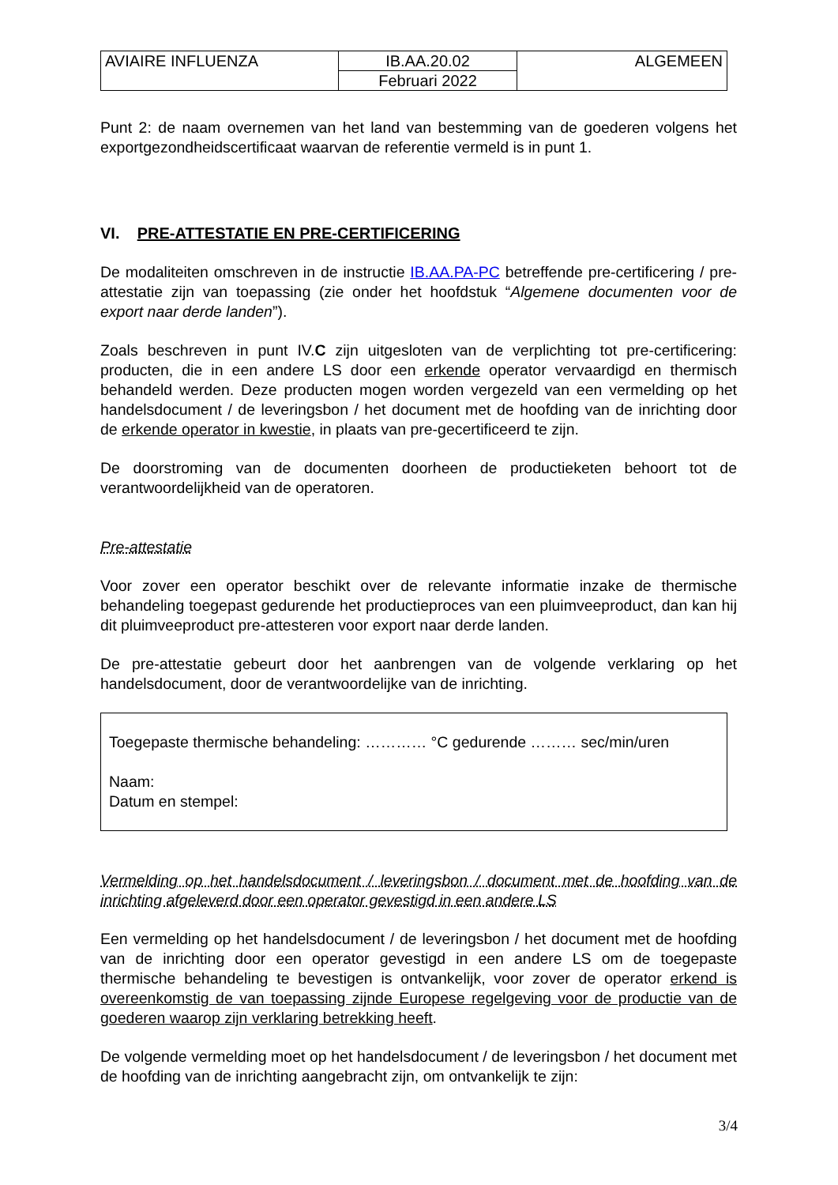| AVIAIRE INFLUENZA | IB.AA.20.02 | ALGEMEEN |
| | Februari 2022 | |
Punt 2: de naam overnemen van het land van bestemming van de goederen volgens het exportgezondheidscertificaat waarvan de referentie vermeld is in punt 1.
VI. PRE-ATTESTATIE EN PRE-CERTIFICERING
De modaliteiten omschreven in de instructie IB.AA.PA-PC betreffende pre-certificering / pre-attestatie zijn van toepassing (zie onder het hoofdstuk “Algemene documenten voor de export naar derde landen”).
Zoals beschreven in punt IV.C zijn uitgesloten van de verplichting tot pre-certificering: producten, die in een andere LS door een erkende operator vervaardigd en thermisch behandeld werden. Deze producten mogen worden vergezeld van een vermelding op het handelsdocument / de leveringsbon / het document met de hoofding van de inrichting door de erkende operator in kwestie, in plaats van pre-gecertificeerd te zijn.
De doorstroming van de documenten doorheen de productieketen behoort tot de verantwoordelijkheid van de operatoren.
Pre-attestatie
Voor zover een operator beschikt over de relevante informatie inzake de thermische behandeling toegepast gedurende het productieproces van een pluimveeproduct, dan kan hij dit pluimveeproduct pre-attesteren voor export naar derde landen.
De pre-attestatie gebeurt door het aanbrengen van de volgende verklaring op het handelsdocument, door de verantwoordelijke van de inrichting.
Toegepaste thermische behandeling: ………… °C gedurende ……… sec/min/uren
Naam:
Datum en stempel:
Vermelding op het handelsdocument / leveringsbon / document met de hoofding van de inrichting afgeleverd door een operator gevestigd in een andere LS
Een vermelding op het handelsdocument / de leveringsbon / het document met de hoofding van de inrichting door een operator gevestigd in een andere LS om de toegepaste thermische behandeling te bevestigen is ontvankelijk, voor zover de operator erkend is overeenkomstig de van toepassing zijnde Europese regelgeving voor de productie van de goederen waarop zijn verklaring betrekking heeft.
De volgende vermelding moet op het handelsdocument / de leveringsbon / het document met de hoofding van de inrichting aangebracht zijn, om ontvankelijk te zijn:
3/4